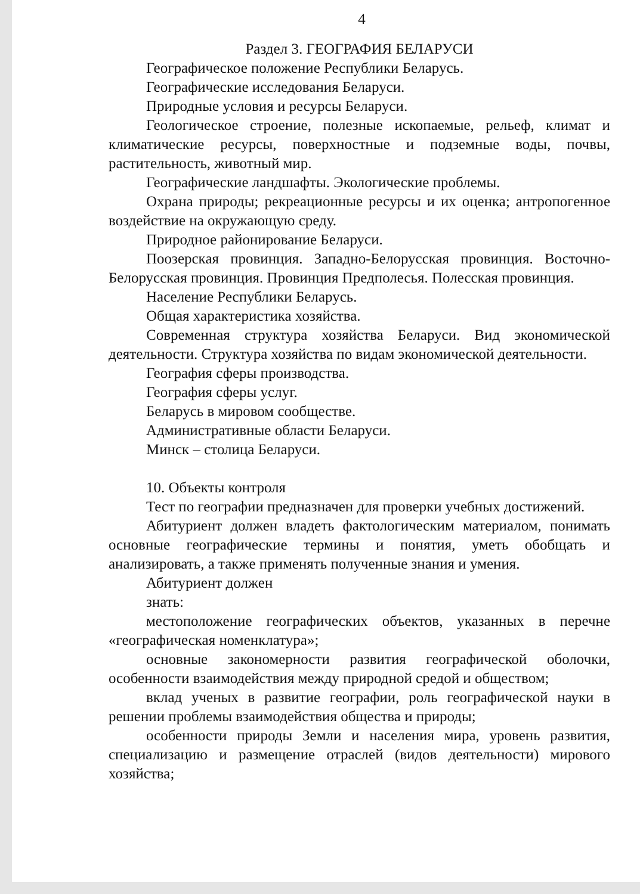4
Раздел 3. ГЕОГРАФИЯ БЕЛАРУСИ
Географическое положение Республики Беларусь.
Географические исследования Беларуси.
Природные условия и ресурсы Беларуси.
Геологическое строение, полезные ископаемые, рельеф, климат и климатические ресурсы, поверхностные и подземные воды, почвы, растительность, животный мир.
Географические ландшафты. Экологические проблемы.
Охрана природы; рекреационные ресурсы и их оценка; антропогенное воздействие на окружающую среду.
Природное районирование Беларуси.
Поозерская провинция. Западно-Белорусская провинция. Восточно-Белорусская провинция. Провинция Предполесья. Полесская провинция.
Население Республики Беларусь.
Общая характеристика хозяйства.
Современная структура хозяйства Беларуси. Вид экономической деятельности. Структура хозяйства по видам экономической деятельности.
География сферы производства.
География сферы услуг.
Беларусь в мировом сообществе.
Административные области Беларуси.
Минск – столица Беларуси.
10. Объекты контроля
Тест по географии предназначен для проверки учебных достижений.
Абитуриент должен владеть фактологическим материалом, понимать основные географические термины и понятия, уметь обобщать и анализировать, а также применять полученные знания и умения.
Абитуриент должен
знать:
местоположение географических объектов, указанных в перечне «географическая номенклатура»;
основные закономерности развития географической оболочки, особенности взаимодействия между природной средой и обществом;
вклад ученых в развитие географии, роль географической науки в решении проблемы взаимодействия общества и природы;
особенности природы Земли и населения мира, уровень развития, специализацию и размещение отраслей (видов деятельности) мирового хозяйства;